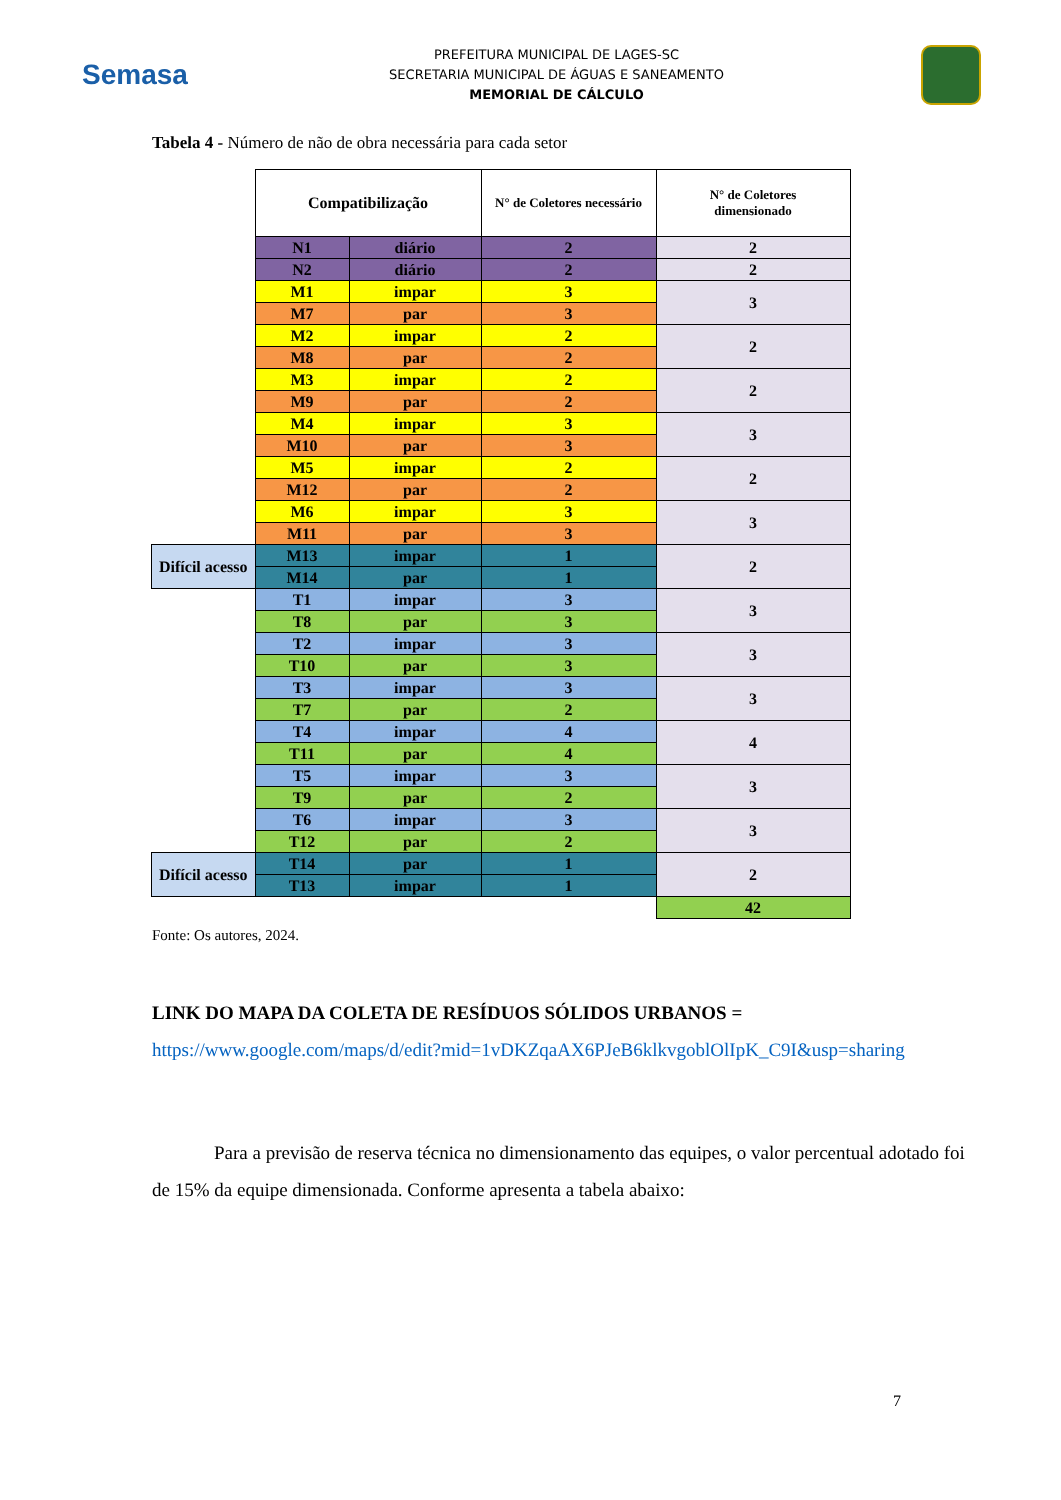Semasa
PREFEITURA MUNICIPAL DE LAGES-SC
SECRETARIA MUNICIPAL DE ÁGUAS E SANEAMENTO
MEMORIAL DE CÁLCULO
Tabela 4 - Número de não de obra necessária para cada setor
| | Compatibilização | | N° de Coletores necessário | N° de Coletores dimensionado |
| | N1 | diário | 2 | 2 |
| | N2 | diário | 2 | 2 |
| | M1 | impar | 3 | 3 |
| | M7 | par | 3 | |
| | M2 | impar | 2 | 2 |
| | M8 | par | 2 | |
| | M3 | impar | 2 | 2 |
| | M9 | par | 2 | |
| | M4 | impar | 3 | 3 |
| | M10 | par | 3 | |
| | M5 | impar | 2 | 2 |
| | M12 | par | 2 | |
| | M6 | impar | 3 | 3 |
| | M11 | par | 3 | |
| Difícil acesso | M13 | impar | 1 | 2 |
| | M14 | par | 1 | |
| | T1 | impar | 3 | 3 |
| | T8 | par | 3 | |
| | T2 | impar | 3 | 3 |
| | T10 | par | 3 | |
| | T3 | impar | 3 | 3 |
| | T7 | par | 2 | |
| | T4 | impar | 4 | 4 |
| | T11 | par | 4 | |
| | T5 | impar | 3 | 3 |
| | T9 | par | 2 | |
| | T6 | impar | 3 | 3 |
| | T12 | par | 2 | |
| Difícil acesso | T14 | par | 1 | 2 |
| | T13 | impar | 1 | |
| | | | | 42 |
Fonte: Os autores, 2024.
LINK DO MAPA DA COLETA DE RESÍDUOS SÓLIDOS URBANOS =
https://www.google.com/maps/d/edit?mid=1vDKZqaAX6PJeB6klkvgoblOlIpK_C9I&usp=sharing
Para a previsão de reserva técnica no dimensionamento das equipes, o valor percentual adotado foi de 15% da equipe dimensionada. Conforme apresenta a tabela abaixo:
7